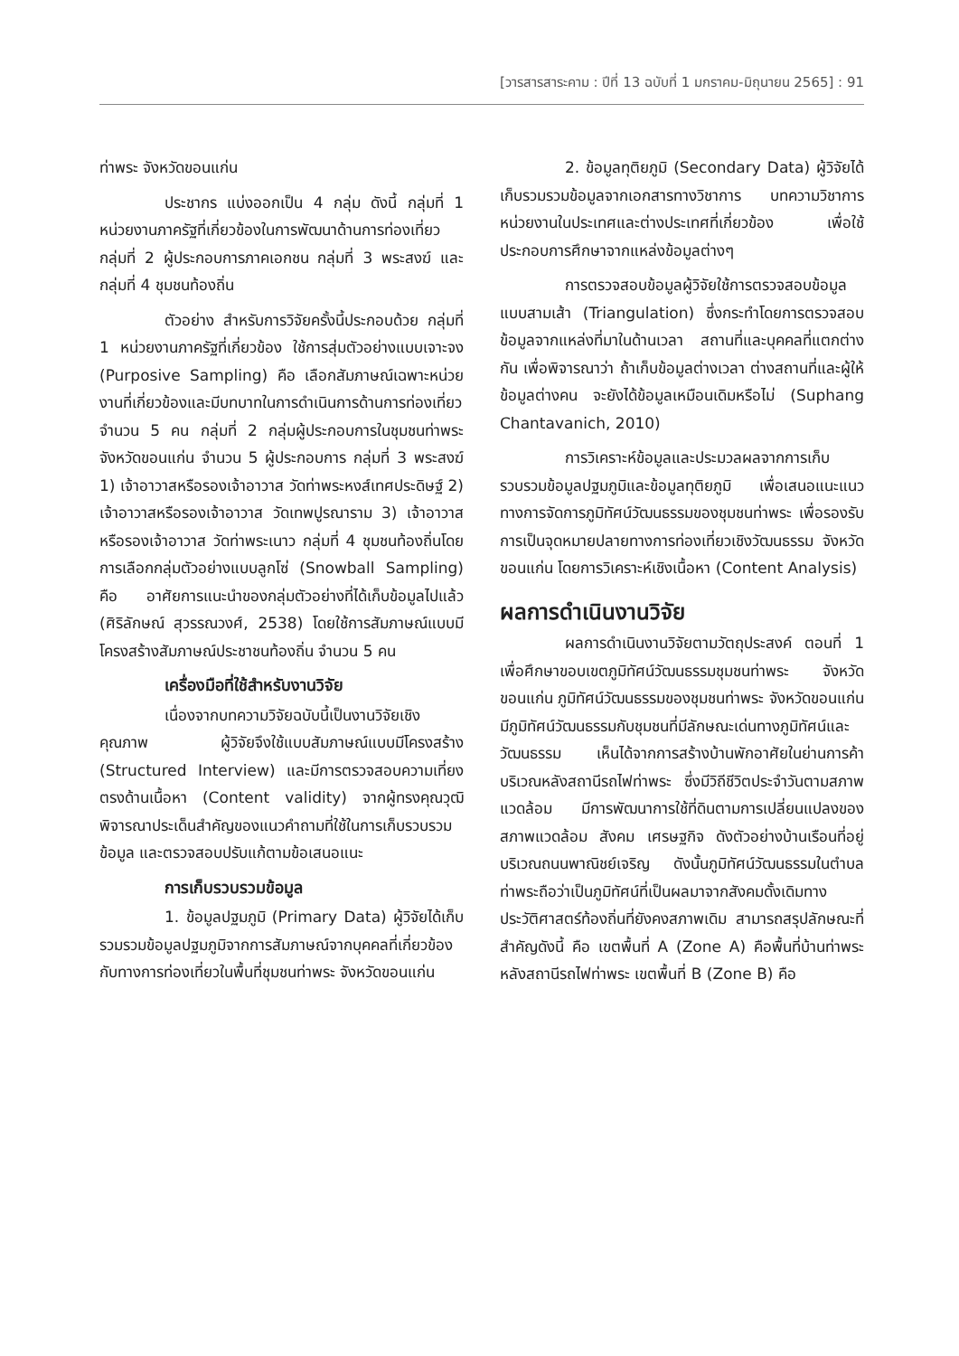[วารสารสาระคาม : ปีที่ 13 ฉบับที่ 1 มกราคม-มิถุนายน 2565] : 91
ท่าพระ จังหวัดขอนแก่น
ประชากร แบ่งออกเป็น 4 กลุ่ม ดังนี้ กลุ่มที่ 1 หน่วยงานภาครัฐที่เกี่ยวข้องในการพัฒนาด้านการท่องเที่ยว กลุ่มที่ 2 ผู้ประกอบการภาคเอกชน กลุ่มที่ 3 พระสงฆ์ และกลุ่มที่ 4 ชุมชนท้องถิ่น
ตัวอย่าง สำหรับการวิจัยครั้งนี้ประกอบด้วย กลุ่มที่ 1 หน่วยงานภาครัฐที่เกี่ยวข้อง ใช้การสุ่มตัวอย่างแบบเจาะจง (Purposive Sampling) คือ เลือกสัมภาษณ์เฉพาะหน่วยงานที่เกี่ยวข้องและมีบทบาทในการดำเนินการด้านการท่องเที่ยว จำนวน 5 คน กลุ่มที่ 2 กลุ่มผู้ประกอบการในชุมชนท่าพระ จังหวัดขอนแก่น จำนวน 5 ผู้ประกอบการ กลุ่มที่ 3 พระสงฆ์ 1) เจ้าอาวาสหรือรองเจ้าอาวาส วัดท่าพระหงส์เทศประดิษฐ์ 2) เจ้าอาวาสหรือรองเจ้าอาวาส วัดเทพปูรณาราม 3) เจ้าอาวาสหรือรองเจ้าอาวาส วัดท่าพระเนาว กลุ่มที่ 4 ชุมชนท้องถิ่นโดยการเลือกกลุ่มตัวอย่างแบบลูกโซ่ (Snowball Sampling) คือ อาศัยการแนะนำของกลุ่มตัวอย่างที่ได้เก็บข้อมูลไปแล้ว (ศิริลักษณ์ สุวรรณวงศ์, 2538) โดยใช้การสัมภาษณ์แบบมีโครงสร้างสัมภาษณ์ประชาชนท้องถิ่น จำนวน 5 คน
เครื่องมือที่ใช้สำหรับงานวิจัย
เนื่องจากบทความวิจัยฉบับนี้เป็นงานวิจัยเชิงคุณภาพ ผู้วิจัยจึงใช้แบบสัมภาษณ์แบบมีโครงสร้าง (Structured Interview) และมีการตรวจสอบความเที่ยงตรงด้านเนื้อหา (Content validity) จากผู้ทรงคุณวุฒิพิจารณาประเด็นสำคัญของแนวคำถามที่ใช้ในการเก็บรวบรวมข้อมูล และตรวจสอบปรับแก้ตามข้อเสนอแนะ
การเก็บรวบรวมข้อมูล
1. ข้อมูลปฐมภูมิ (Primary Data) ผู้วิจัยได้เก็บรวมรวมข้อมูลปฐมภูมิจากการสัมภาษณ์จากบุคคลที่เกี่ยวข้องกับทางการท่องเที่ยวในพื้นที่ชุมชนท่าพระ จังหวัดขอนแก่น
2. ข้อมูลทุติยภูมิ (Secondary Data) ผู้วิจัยได้เก็บรวมรวมข้อมูลจากเอกสารทางวิชาการ บทความวิชาการหน่วยงานในประเทศและต่างประเทศที่เกี่ยวข้อง เพื่อใช้ประกอบการศึกษาจากแหล่งข้อมูลต่างๆ
การตรวจสอบข้อมูลผู้วิจัยใช้การตรวจสอบข้อมูลแบบสามเส้า (Triangulation) ซึ่งกระทำโดยการตรวจสอบข้อมูลจากแหล่งที่มาในด้านเวลา สถานที่และบุคคลที่แตกต่างกัน เพื่อพิจารณาว่า ถ้าเก็บข้อมูลต่างเวลา ต่างสถานที่และผู้ให้ข้อมูลต่างคน จะยังได้ข้อมูลเหมือนเดิมหรือไม่ (Suphang Chantavanich, 2010)
การวิเคราะห์ข้อมูลและประมวลผลจากการเก็บรวบรวมข้อมูลปฐมภูมิและข้อมูลทุติยภูมิ เพื่อเสนอแนะแนวทางการจัดการภูมิทัศน์วัฒนธรรมของชุมชนท่าพระ เพื่อรองรับการเป็นจุดหมายปลายทางการท่องเที่ยวเชิงวัฒนธรรม จังหวัดขอนแก่น โดยการวิเคราะห์เชิงเนื้อหา (Content Analysis)
ผลการดำเนินงานวิจัย
ผลการดำเนินงานวิจัยตามวัตถุประสงค์ ตอนที่ 1 เพื่อศึกษาขอบเขตภูมิทัศน์วัฒนธรรมชุมชนท่าพระ จังหวัดขอนแก่น ภูมิทัศน์วัฒนธรรมของชุมชนท่าพระ จังหวัดขอนแก่น มีภูมิทัศน์วัฒนธรรมกับชุมชนที่มีลักษณะเด่นทางภูมิทัศน์และวัฒนธรรม เห็นได้จากการสร้างบ้านพักอาศัยในย่านการค้าบริเวณหลังสถานีรถไฟท่าพระ ซึ่งมีวิถีชีวิตประจำวันตามสภาพแวดล้อม มีการพัฒนาการใช้ที่ดินตามการเปลี่ยนแปลงของสภาพแวดล้อม สังคม เศรษฐกิจ ดังตัวอย่างบ้านเรือนที่อยู่บริเวณถนนพาณิชย์เจริญ ดังนั้นภูมิทัศน์วัฒนธรรมในตำบลท่าพระถือว่าเป็นภูมิทัศน์ที่เป็นผลมาจากสังคมดั้งเดิมทางประวัติศาสตร์ท้องถิ่นที่ยังคงสภาพเดิม สามารถสรุปลักษณะที่สำคัญดังนี้ คือ เขตพื้นที่ A (Zone A) คือพื้นที่บ้านท่าพระหลังสถานีรถไฟท่าพระ เขตพื้นที่ B (Zone B) คือ